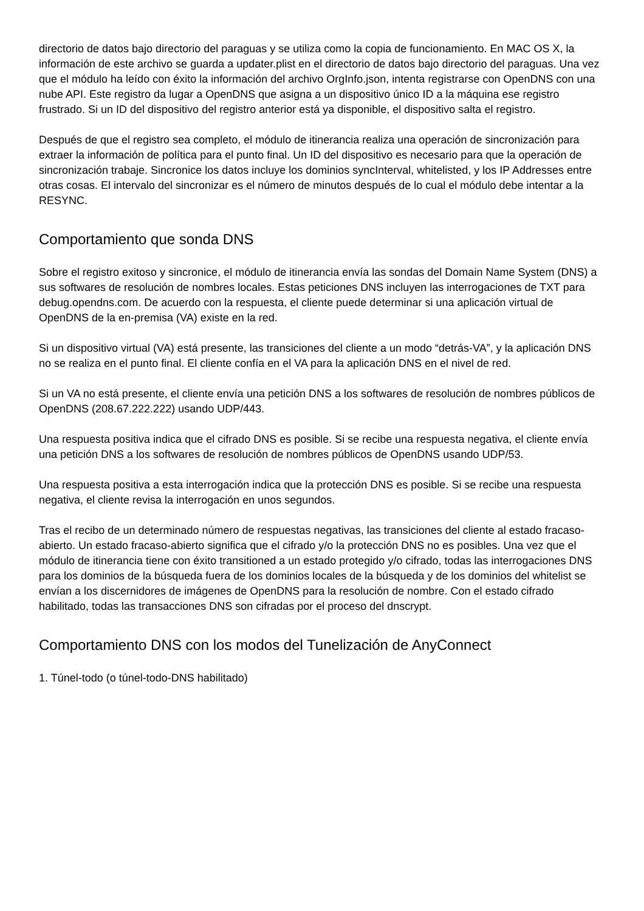directorio de datos bajo directorio del paraguas y se utiliza como la copia de funcionamiento. En MAC OS X, la información de este archivo se guarda a updater.plist en el directorio de datos bajo directorio del paraguas. Una vez que el módulo ha leído con éxito la información del archivo OrgInfo.json, intenta registrarse con OpenDNS con una nube API. Este registro da lugar a OpenDNS que asigna a un dispositivo único ID a la máquina ese registro frustrado. Si un ID del dispositivo del registro anterior está ya disponible, el dispositivo salta el registro.
Después de que el registro sea completo, el módulo de itinerancia realiza una operación de sincronización para extraer la información de política para el punto final. Un ID del dispositivo es necesario para que la operación de sincronización trabaje. Sincronice los datos incluye los dominios syncInterval, whitelisted, y los IP Addresses entre otras cosas. El intervalo del sincronizar es el número de minutos después de lo cual el módulo debe intentar a la RESYNC.
Comportamiento que sonda DNS
Sobre el registro exitoso y sincronice, el módulo de itinerancia envía las sondas del Domain Name System (DNS) a sus softwares de resolución de nombres locales. Estas peticiones DNS incluyen las interrogaciones de TXT para debug.opendns.com. De acuerdo con la respuesta, el cliente puede determinar si una aplicación virtual de OpenDNS de la en-premisa (VA) existe en la red.
Si un dispositivo virtual (VA) está presente, las transiciones del cliente a un modo “detrás-VA”, y la aplicación DNS no se realiza en el punto final. El cliente confía en el VA para la aplicación DNS en el nivel de red.
Si un VA no está presente, el cliente envía una petición DNS a los softwares de resolución de nombres públicos de OpenDNS (208.67.222.222) usando UDP/443.
Una respuesta positiva indica que el cifrado DNS es posible. Si se recibe una respuesta negativa, el cliente envía una petición DNS a los softwares de resolución de nombres públicos de OpenDNS usando UDP/53.
Una respuesta positiva a esta interrogación indica que la protección DNS es posible. Si se recibe una respuesta negativa, el cliente revisa la interrogación en unos segundos.
Tras el recibo de un determinado número de respuestas negativas, las transiciones del cliente al estado fracaso-abierto. Un estado fracaso-abierto significa que el cifrado y/o la protección DNS no es posibles. Una vez que el módulo de itinerancia tiene con éxito transitioned a un estado protegido y/o cifrado, todas las interrogaciones DNS para los dominios de la búsqueda fuera de los dominios locales de la búsqueda y de los dominios del whitelist se envían a los discernidores de imágenes de OpenDNS para la resolución de nombre. Con el estado cifrado habilitado, todas las transacciones DNS son cifradas por el proceso del dnscrypt.
Comportamiento DNS con los modos del Tunelización de AnyConnect
1. Túnel-todo (o túnel-todo-DNS habilitado)